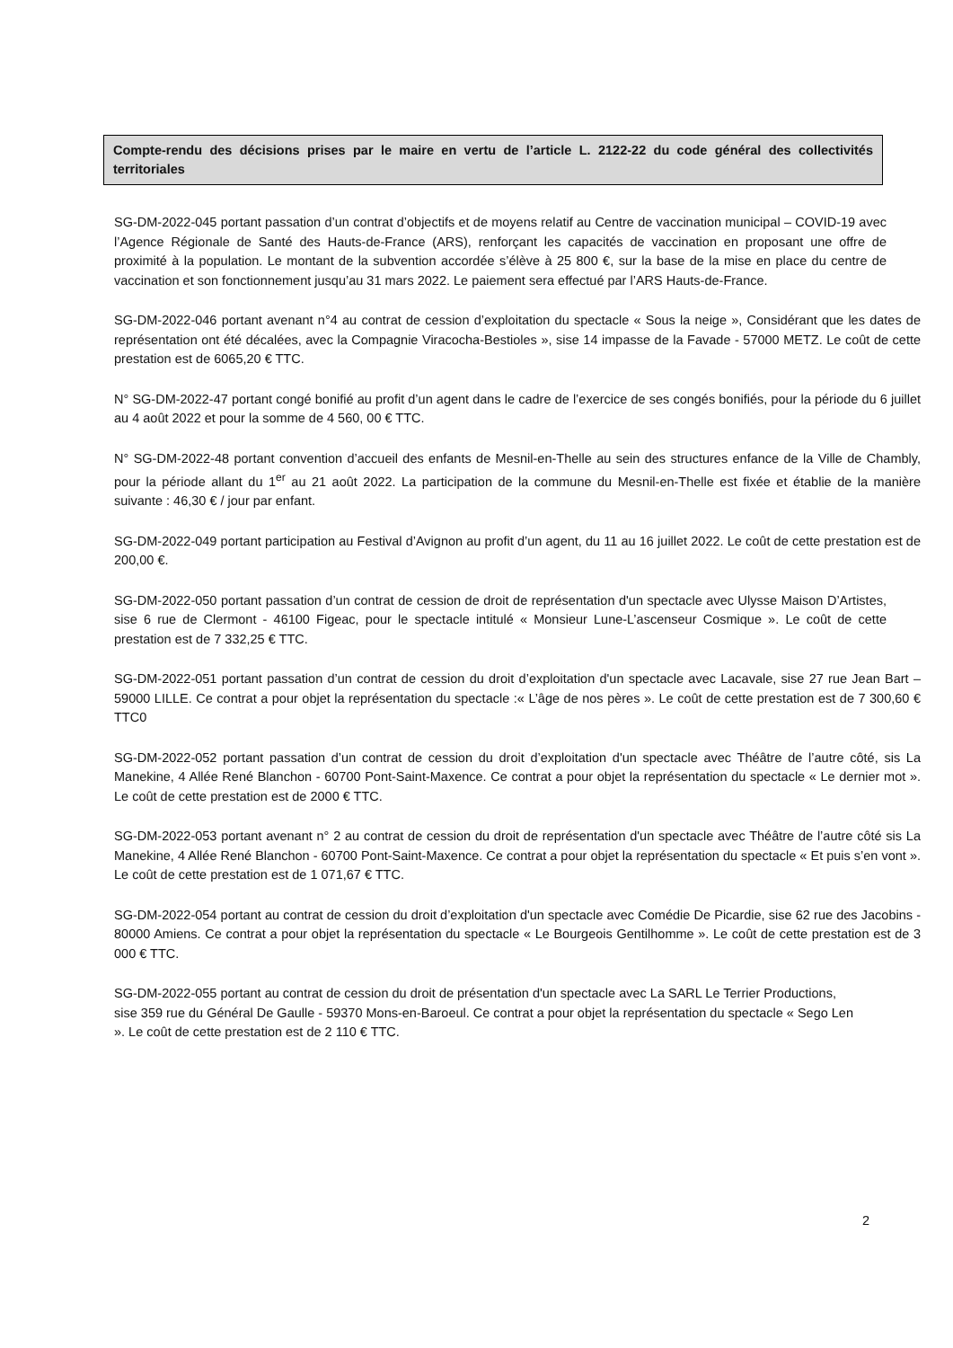Compte-rendu des décisions prises par le maire en vertu de l’article L. 2122-22 du code général des collectivités territoriales
SG-DM-2022-045 portant passation d’un contrat d’objectifs et de moyens relatif au Centre de vaccination municipal – COVID-19 avec l’Agence Régionale de Santé des Hauts-de-France (ARS), renforçant les capacités de vaccination en proposant une offre de proximité à la population. Le montant de la subvention accordée s’élève à 25 800 €, sur la base de la mise en place du centre de vaccination et son fonctionnement jusqu’au 31 mars 2022. Le paiement sera effectué par l’ARS Hauts-de-France.
SG-DM-2022-046 portant avenant n°4 au contrat de cession d’exploitation du spectacle « Sous la neige », Considérant que les dates de représentation ont été décalées, avec la Compagnie Viracocha-Bestioles », sise 14 impasse de la Favade - 57000 METZ. Le coût de cette prestation est de 6065,20 € TTC.
N° SG-DM-2022-47 portant congé bonifié au profit d’un agent dans le cadre de l’exercice de ses congés bonifiés, pour la période du 6 juillet au 4 août 2022 et pour la somme de 4 560, 00 € TTC.
N° SG-DM-2022-48 portant convention d’accueil des enfants de Mesnil-en-Thelle au sein des structures enfance de la Ville de Chambly, pour la période allant du 1<sup>er</sup> au 21 août 2022. La participation de la commune du Mesnil-en-Thelle est fixée et établie de la manière suivante : 46,30 € / jour par enfant.
SG-DM-2022-049 portant participation au Festival d’Avignon au profit d’un agent, du 11 au 16 juillet 2022. Le coût de cette prestation est de 200,00 €.
SG-DM-2022-050 portant passation d’un contrat de cession de droit de représentation d'un spectacle avec Ulysse Maison D’Artistes, sise 6 rue de Clermont - 46100 Figeac, pour le spectacle intitulé « Monsieur Lune-L’ascenseur Cosmique ». Le coût de cette prestation est de 7 332,25 € TTC.
SG-DM-2022-051 portant passation d’un contrat de cession du droit d’exploitation d'un spectacle avec Lacavale, sise 27 rue Jean Bart – 59000 LILLE. Ce contrat a pour objet la représentation du spectacle :« L’âge de nos pères ». Le coût de cette prestation est de 7 300,60 € TTC0
SG-DM-2022-052 portant passation d’un contrat de cession du droit d’exploitation d'un spectacle avec Théâtre de l’autre côté, sis La Manekine, 4 Allée René Blanchon - 60700 Pont-Saint-Maxence. Ce contrat a pour objet la représentation du spectacle « Le dernier mot ». Le coût de cette prestation est de 2000 € TTC.
SG-DM-2022-053 portant avenant n° 2 au contrat de cession du droit de représentation d'un spectacle avec Théâtre de l’autre côté sis La Manekine, 4 Allée René Blanchon - 60700 Pont-Saint-Maxence. Ce contrat a pour objet la représentation du spectacle « Et puis s’en vont ». Le coût de cette prestation est de 1 071,67 € TTC.
SG-DM-2022-054 portant au contrat de cession du droit d’exploitation d'un spectacle avec Comédie De Picardie, sise 62 rue des Jacobins - 80000 Amiens. Ce contrat a pour objet la représentation du spectacle « Le Bourgeois Gentilhomme ». Le coût de cette prestation est de 3 000 € TTC.
SG-DM-2022-055 portant au contrat de cession du droit de présentation d'un spectacle avec La SARL Le Terrier Productions, sise 359 rue du Général De Gaulle - 59370 Mons-en-Baroeul. Ce contrat a pour objet la représentation du spectacle « Sego Len ». Le coût de cette prestation est de 2 110 € TTC.
2